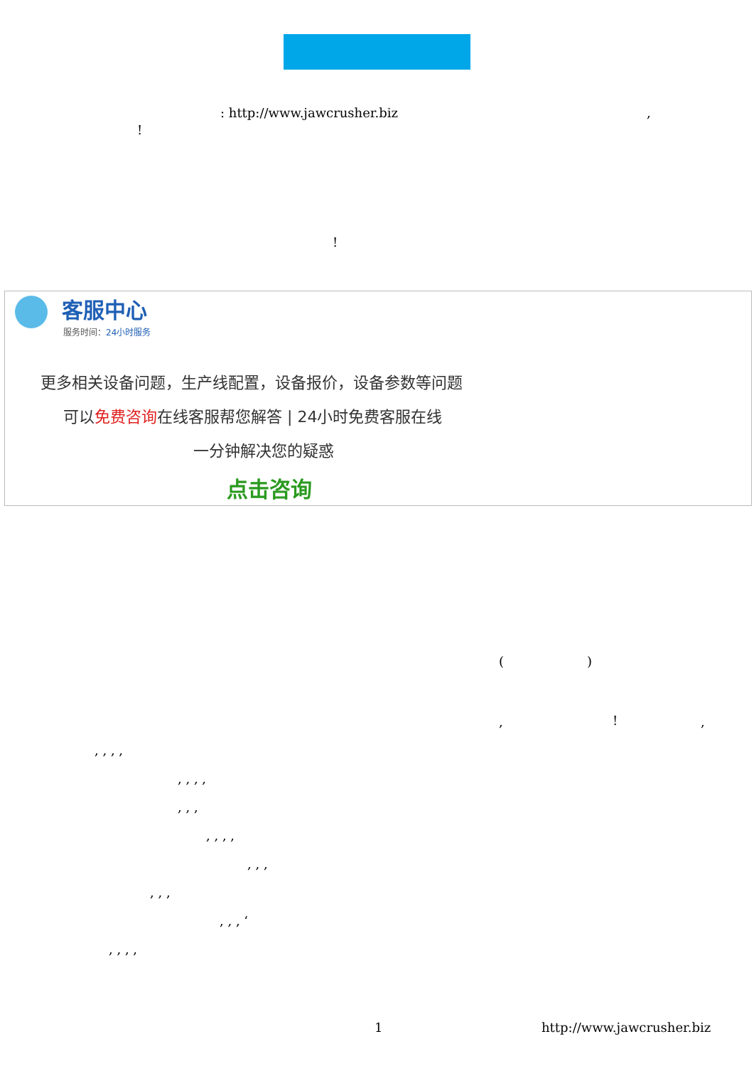: http://www.jawcrusher.biz ,
!
!
客服中心
服务时间：24小时服务
更多相关设备问题，生产线配置，设备报价，设备参数等问题
可以免费咨询在线客服帮您解答 | 24小时免费客服在线
一分钟解决您的疑惑
点击咨询
( )
, ! ,
, , , ,
, , , ,
, , ,
, , , ,
, , ,
, , ,
, , , ‘
, , , ,
1 http://www.jawcrusher.biz